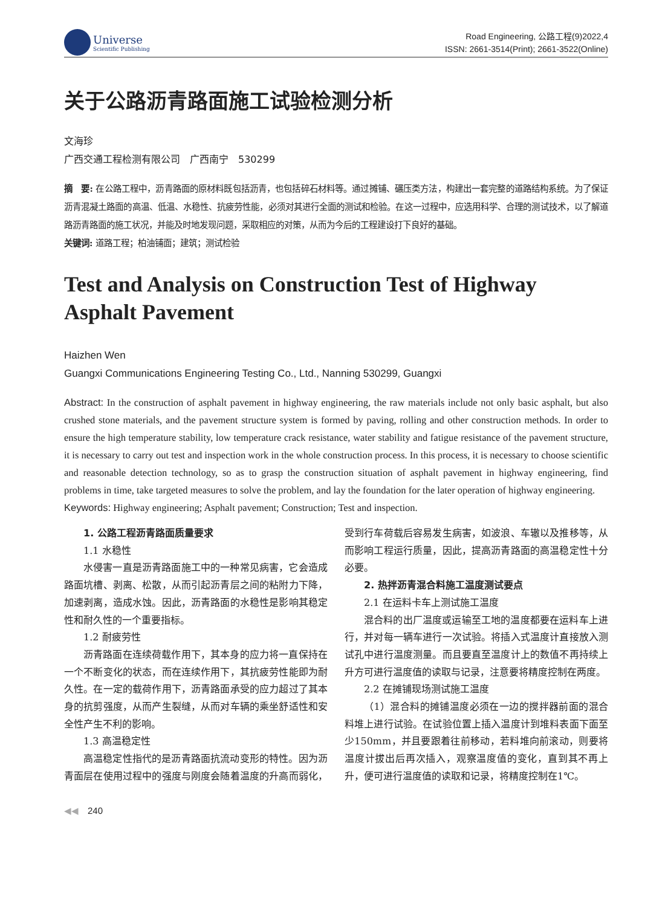Universe
Scientific Publishing
Road Engineering, 公路工程(9)2022,4
ISSN: 2661-3514(Print); 2661-3522(Online)
关于公路沥青路面施工试验检测分析
文海珍
广西交通工程检测有限公司　广西南宁　530299
摘　要: 在公路工程中，沥青路面的原材料既包括沥青，也包括碎石材料等。通过摊铺、碾压类方法，构建出一套完整的道路结构系统。为了保证沥青混凝土路面的高温、低温、水稳性、抗疲劳性能，必须对其进行全面的测试和检验。在这一过程中，应选用科学、合理的测试技术，以了解道路沥青路面的施工状况，并能及时地发现问题，采取相应的对策，从而为今后的工程建设打下良好的基础。
关键词: 道路工程；柏油铺面；建筑；测试检验
Test and Analysis on Construction Test of Highway Asphalt Pavement
Haizhen Wen
Guangxi Communications Engineering Testing Co., Ltd., Nanning 530299, Guangxi
Abstract: In the construction of asphalt pavement in highway engineering, the raw materials include not only basic asphalt, but also crushed stone materials, and the pavement structure system is formed by paving, rolling and other construction methods. In order to ensure the high temperature stability, low temperature crack resistance, water stability and fatigue resistance of the pavement structure, it is necessary to carry out test and inspection work in the whole construction process. In this process, it is necessary to choose scientific and reasonable detection technology, so as to grasp the construction situation of asphalt pavement in highway engineering, find problems in time, take targeted measures to solve the problem, and lay the foundation for the later operation of highway engineering.
Keywords: Highway engineering; Asphalt pavement; Construction; Test and inspection.
1. 公路工程沥青路面质量要求
1.1 水稳性
水侵害一直是沥青路面施工中的一种常见病害，它会造成路面坑槽、剥离、松散，从而引起沥青层之间的粘附力下降，加速剥离，造成水蚀。因此，沥青路面的水稳性是影响其稳定性和耐久性的一个重要指标。
1.2 耐疲劳性
沥青路面在连续荷载作用下，其本身的应力将一直保持在一个不断变化的状态，而在连续作用下，其抗疲劳性能即为耐久性。在一定的载荷作用下，沥青路面承受的应力超过了其本身的抗剪强度，从而产生裂缝，从而对车辆的乘坐舒适性和安全性产生不利的影响。
1.3 高温稳定性
高温稳定性指代的是沥青路面抗流动变形的特性。因为沥青面层在使用过程中的强度与刚度会随着温度的升高而弱化，受到行车荷载后容易发生病害，如波浪、车辙以及推移等，从而影响工程运行质量，因此，提高沥青路面的高温稳定性十分必要。
2. 热拌沥青混合料施工温度测试要点
2.1 在运料卡车上测试施工温度
混合料的出厂温度或运输至工地的温度都要在运料车上进行，并对每一辆车进行一次试验。将插入式温度计直接放入测试孔中进行温度测量。而且要直至温度计上的数值不再持续上升方可进行温度值的读取与记录，注意要将精度控制在两度。
2.2 在摊铺现场测试施工温度
（1）混合料的摊铺温度必须在一边的搅拌器前面的混合料堆上进行试验。在试验位置上插入温度计到堆料表面下面至少150mm，并且要跟着往前移动，若料堆向前滚动，则要将温度计拔出后再次插入，观察温度值的变化，直到其不再上升，便可进行温度值的读取和记录，将精度控制在1℃。
◀◀　240